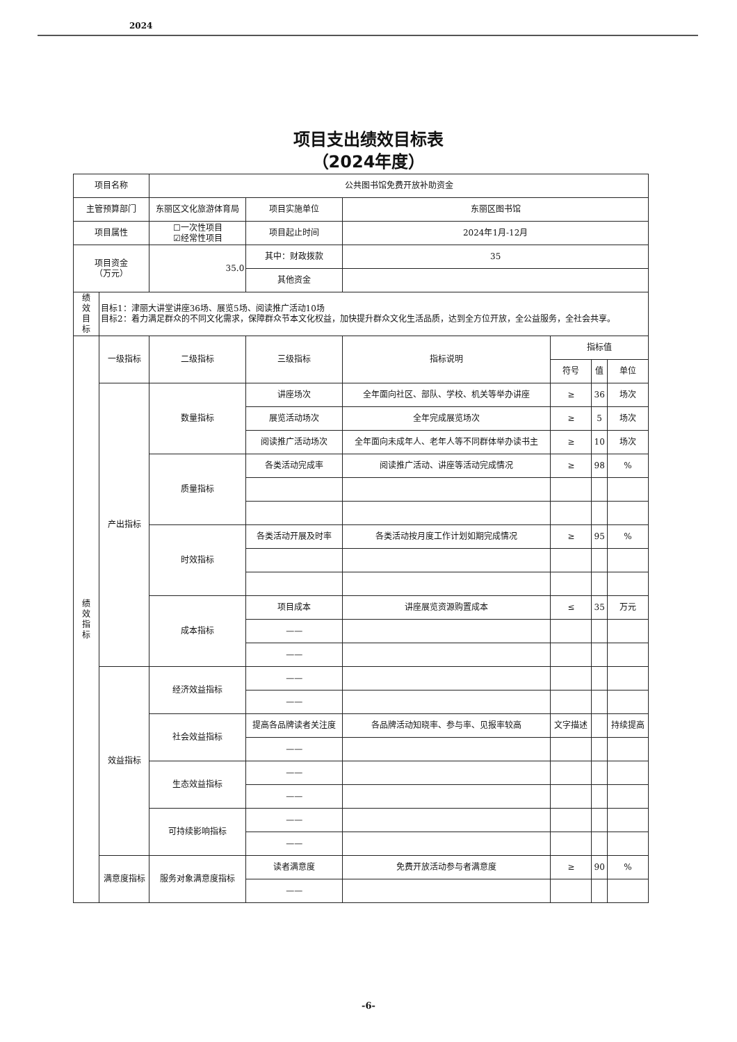2024
项目支出绩效目标表
（2024年度）
| 项目名称 | | 公共图书馆免费开放补助资金 | | | | | |
| 主管预算部门 | | 东丽区文化旅游体育局 | 项目实施单位 | 东丽区图书馆 | | | |
| 项目属性 | | ☐一次性项目 ☑经常性项目 | 项目起止时间 | 2024年1月-12月 | | | |
| 项目资金 （万元） | | 35.0 | 其中：财政拨款 | 35 | | | |
| | | | 其他资金 | | | | |
| 绩 效 目 标 | 目标1：津丽大讲堂讲座36场、展览5场、阅读推广活动10场 目标2：着力满足群众的不同文化需求，保障群众节本文化权益，加快提升群众文化生活品质，达到全方位开放，全公益服务，全社会共享。 | | | | | | |
| 绩 效 指 标 | 一级指标 | 二级指标 | 三级指标 | 指标说明 | 指标值 | | |
| | | | | | 符号 | 值 | 单位 |
| | 产出指标 | 数量指标 | 讲座场次 | 全年面向社区、部队、学校、机关等举办讲座 | ≥ | 36 | 场次 |
| | | | 展览活动场次 | 全年完成展览场次 | ≥ | 5 | 场次 |
| | | | 阅读推广活动场次 | 全年面向未成年人、老年人等不同群体举办读书主 | ≥ | 10 | 场次 |
| | | 质量指标 | 各类活动完成率 | 阅读推广活动、讲座等活动完成情况 | ≥ | 98 | % |
| | | 时效指标 | 各类活动开展及时率 | 各类活动按月度工作计划如期完成情况 | ≥ | 95 | % |
| | | 成本指标 | 项目成本 | 讲座展览资源购置成本 | ≤ | 35 | 万元 |
| | | | —— | | | | |
| | | | —— | | | | |
| | 效益指标 | 经济效益指标 | —— | | | | |
| | | | —— | | | | |
| | | 社会效益指标 | 提高各品牌读者关注度 | 各品牌活动知晓率、参与率、见报率较高 | 文字描述 | | 持续提高 |
| | | | —— | | | | |
| | | 生态效益指标 | —— | | | | |
| | | | —— | | | | |
| | | 可持续影响指标 | —— | | | | |
| | | | —— | | | | |
| | 满意度指标 | 服务对象满意度指标 | 读者满意度 | 免费开放活动参与者满意度 | ≥ | 90 | % |
| | | | —— | | | | |
-6-